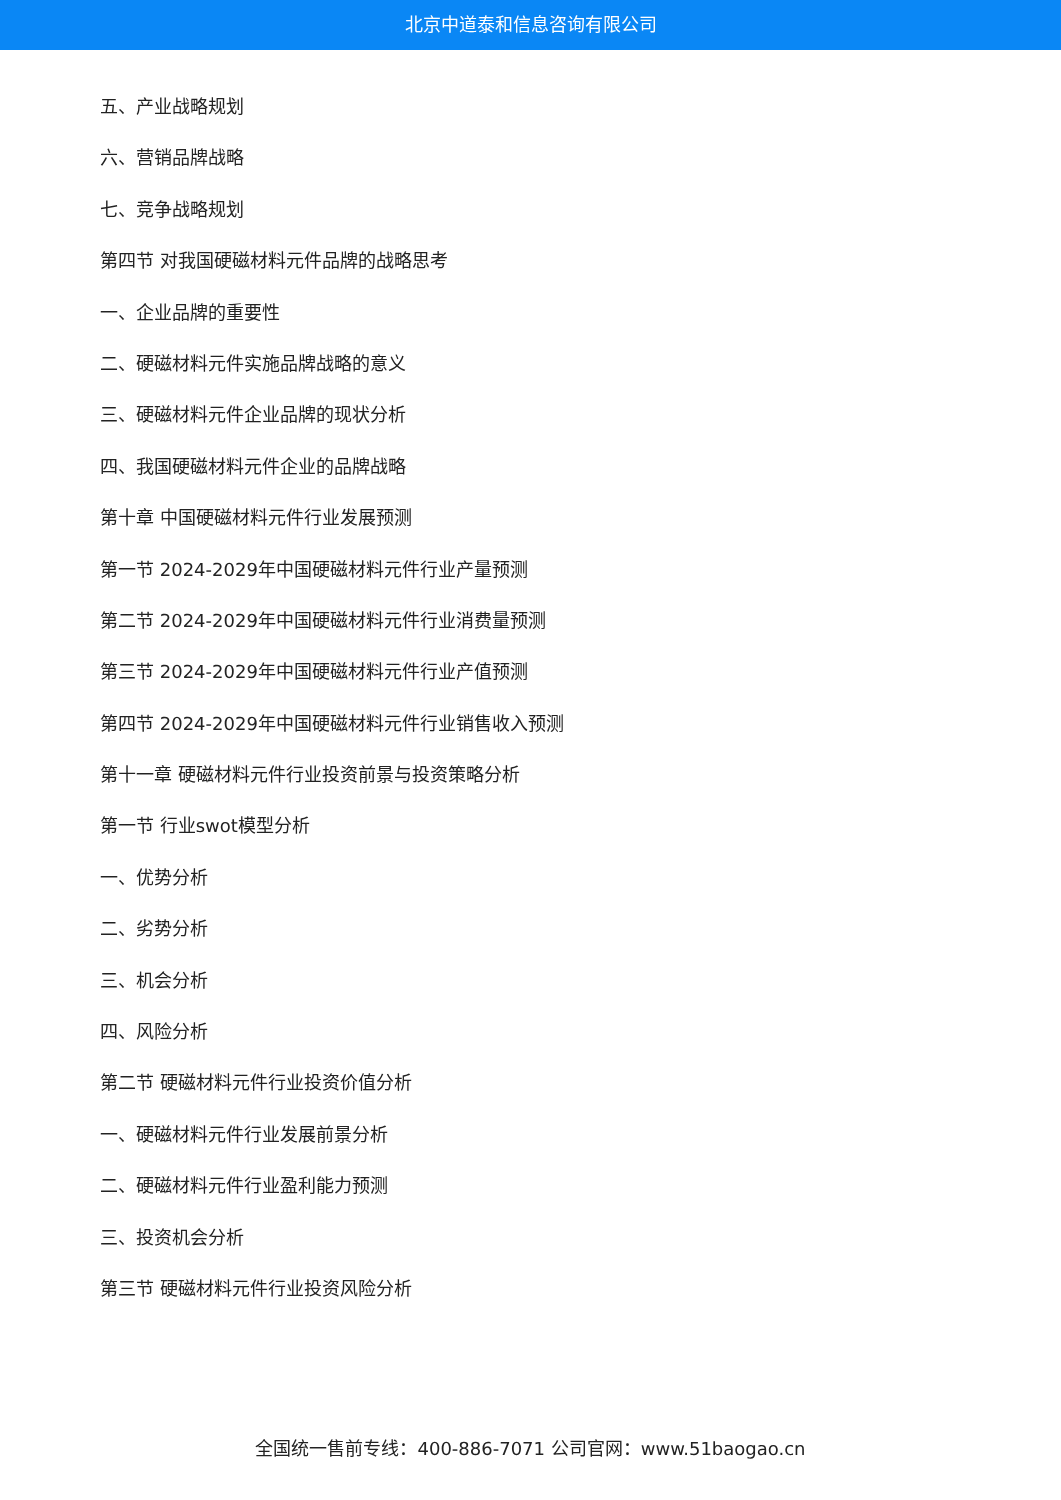北京中道泰和信息咨询有限公司
五、产业战略规划
六、营销品牌战略
七、竞争战略规划
第四节 对我国硬磁材料元件品牌的战略思考
一、企业品牌的重要性
二、硬磁材料元件实施品牌战略的意义
三、硬磁材料元件企业品牌的现状分析
四、我国硬磁材料元件企业的品牌战略
第十章 中国硬磁材料元件行业发展预测
第一节 2024-2029年中国硬磁材料元件行业产量预测
第二节 2024-2029年中国硬磁材料元件行业消费量预测
第三节 2024-2029年中国硬磁材料元件行业产值预测
第四节 2024-2029年中国硬磁材料元件行业销售收入预测
第十一章 硬磁材料元件行业投资前景与投资策略分析
第一节 行业swot模型分析
一、优势分析
二、劣势分析
三、机会分析
四、风险分析
第二节 硬磁材料元件行业投资价值分析
一、硬磁材料元件行业发展前景分析
二、硬磁材料元件行业盈利能力预测
三、投资机会分析
第三节 硬磁材料元件行业投资风险分析
全国统一售前专线：400-886-7071 公司官网：www.51baogao.cn